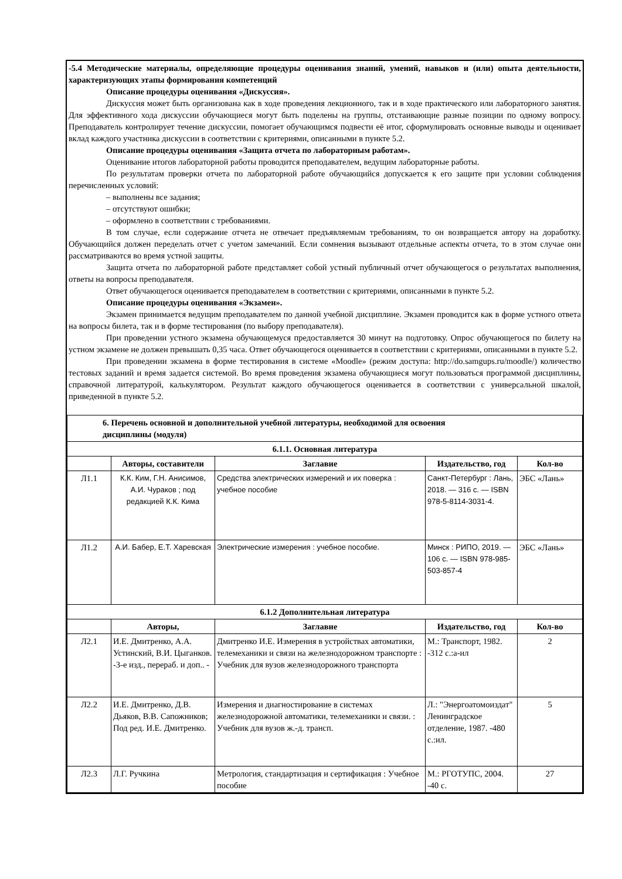-5.4 Методические материалы, определяющие процедуры оценивания знаний, умений, навыков и (или) опыта деятельности, характеризующих этапы формирования компетенций
Описание процедуры оценивания «Дискуссия».
Дискуссия может быть организована как в ходе проведения лекционного, так и в ходе практического или лабораторного занятия. Для эффективного хода дискуссии обучающиеся могут быть поделены на группы, отстаивающие разные позиции по одному вопросу. Преподаватель контролирует течение дискуссии, помогает обучающимся подвести её итог, сформулировать основные выводы и оценивает вклад каждого участника дискуссии в соответствии с критериями, описанными в пункте 5.2.
Описание процедуры оценивания «Защита отчета по лабораторным работам».
Оценивание итогов лабораторной работы проводится преподавателем, ведущим лабораторные работы.
По результатам проверки отчета по лабораторной работе обучающийся допускается к его защите при условии соблюдения перечисленных условий:
– выполнены все задания;
– отсутствуют ошибки;
– оформлено в соответствии с требованиями.
В том случае, если содержание отчета не отвечает предъявляемым требованиям, то он возвращается автору на доработку. Обучающийся должен переделать отчет с учетом замечаний. Если сомнения вызывают отдельные аспекты отчета, то в этом случае они рассматриваются во время устной защиты.
Защита отчета по лабораторной работе представляет собой устный публичный отчет обучающегося о результатах выполнения, ответы на вопросы преподавателя.
Ответ обучающегося оценивается преподавателем в соответствии с критериями, описанными в пункте 5.2.
Описание процедуры оценивания «Экзамен».
Экзамен принимается ведущим преподавателем по данной учебной дисциплине. Экзамен проводится как в форме устного ответа на вопросы билета, так и в форме тестирования (по выбору преподавателя).
При проведении устного экзамена обучающемуся предоставляется 30 минут на подготовку. Опрос обучающегося по билету на устном экзамене не должен превышать 0,35 часа. Ответ обучающегося оценивается в соответствии с критериями, описанными в пункте 5.2.
При проведении экзамена в форме тестирования в системе «Moodle» (режим доступа: http://do.samgups.ru/moodle/) количество тестовых заданий и время задается системой. Во время проведения экзамена обучающиеся могут пользоваться программой дисциплины, справочной литературой, калькулятором. Результат каждого обучающегося оценивается в соответствии с универсальной шкалой, приведенной в пункте 5.2.
| 6. Перечень основной и дополнительной учебной литературы, необходимой для освоения дисциплины (модуля) | | | | |
| --- | --- | --- | --- | --- |
| 6.1.1. Основная литература | | | | |
| | Авторы, составители | Заглавие | Издательство, год | Кол-во |
| Л1.1 | К.К. Ким, Г.Н. Анисимов, А.И. Чураков ; под редакцией К.К. Кима | Средства электрических измерений и их поверка : учебное пособие | Санкт-Петербург : Лань, 2018. — 316 с. — ISBN 978-5-8114-3031-4. | ЭБС «Лань» |
| Л1.2 | А.И. Бабер, Е.Т. Харевская | Электрические измерения : учебное пособие. | Минск : РИПО, 2019. — 106 с. — ISBN 978-985-503-857-4 | ЭБС «Лань» |
| 6.1.2 Дополнительная литература | | | | |
| | Авторы, | Заглавие | Издательство, год | Кол-во |
| Л2.1 | И.Е. Дмитренко, А.А. Устинский, В.И. Цыганков. -3-е изд., перераб. и доп.. - | Дмитренко И.Е. Измерения в устройствах автоматики, телемеханики и связи на железнодорожном транспорте : Учебник для вузов железнодорожного транспорта | М.: Транспорт, 1982. -312 с.:а-ил | 2 |
| Л2.2 | И.Е. Дмитренко, Д.В. Дьяков, В.В. Сапожников; Под ред. И.Е. Дмитренко. | Измерения и диагностирование в системах железнодорожной автоматики, телемеханики и связи. : Учебник для вузов ж.-д. трансп. | Л.: "Энергоатомоиздат" Ленинградское отделение, 1987. -480 с.:ил. | 5 |
| Л2.3 | Л.Г. Ручкина | Метрология, стандартизация и сертификация : Учебное пособие | М.: РГОТУПС, 2004. -40 с. | 27 |